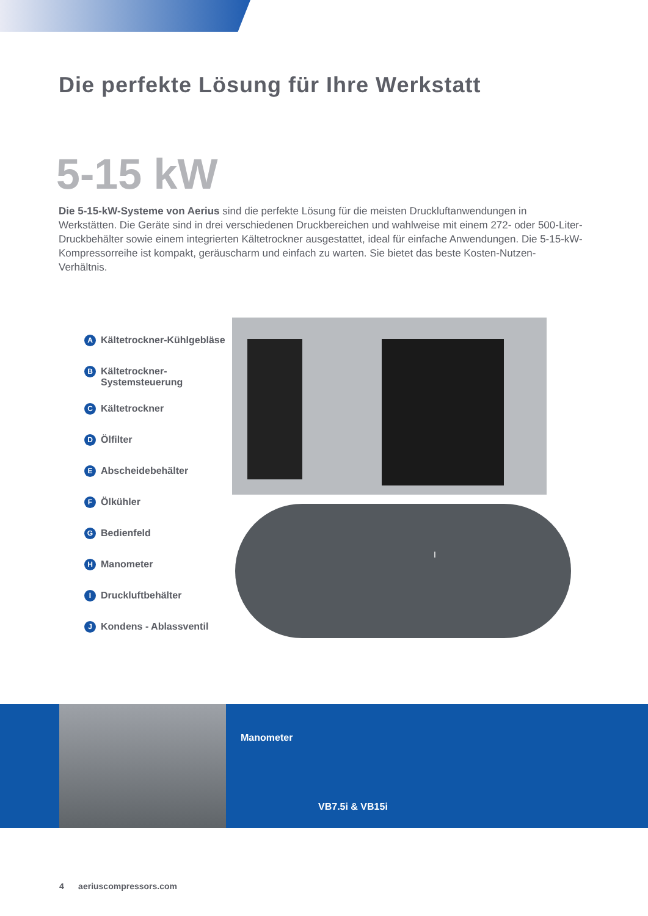Die perfekte Lösung für Ihre Werkstatt
5-15 kW
Die 5-15-kW-Systeme von Aerius sind die perfekte Lösung für die meisten Druckluftanwendungen in Werkstätten. Die Geräte sind in drei verschiedenen Druckbereichen und wahlweise mit einem 272- oder 500-Liter-Druckbehälter sowie einem integrierten Kältetrockner ausgestattet, ideal für einfache Anwendungen. Die 5-15-kW-Kompressorreihe ist kompakt, geräuscharm und einfach zu warten. Sie bietet das beste Kosten-Nutzen-Verhältnis.
A Kältetrockner-Kühlgebläse
B Kältetrockner-
Systemsteuerung
C Kältetrockner
D Ölfilter
E Abscheidebehälter
F Ölkühler
G Bedienfeld
H Manometer
I Druckluftbehälter
J Kondens - Ablassventil
I
Manometer
VB7.5i & VB15i
4 aeriuscompressors.com